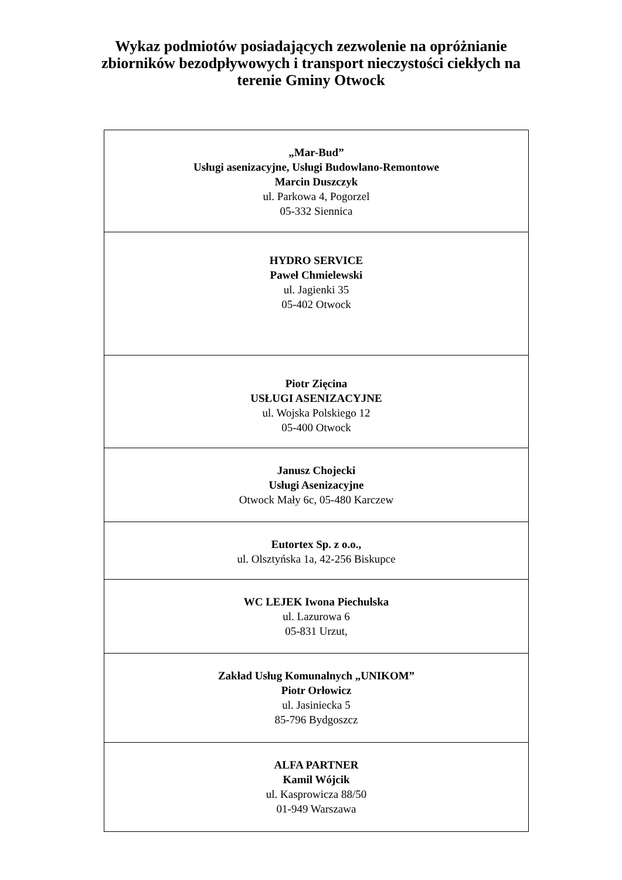Wykaz podmiotów posiadających zezwolenie na opróżnianie
zbiorników bezodpływowych i transport nieczystości ciekłych na
terenie Gminy Otwock
| „Mar-Bud” Usługi asenizacyjne, Usługi Budowlano-Remontowe Marcin Duszczyk ul. Parkowa 4, Pogorzel 05-332 Siennica |
| HYDRO SERVICE Paweł Chmielewski ul. Jagienki 35 05-402 Otwock |
| Piotr Zięcina USŁUGI ASENIZACYJNE ul. Wojska Polskiego 12 05-400 Otwock |
| Janusz Chojecki Usługi Asenizacyjne Otwock Mały 6c, 05-480 Karczew |
| Eutortex Sp. z o.o., ul. Olsztyńska 1a, 42-256 Biskupce |
| WC LEJEK Iwona Piechulska ul. Lazurowa 6 05-831 Urzut, |
| Zakład Usług Komunalnych „UNIKOM” Piotr Orłowicz ul. Jasiniecka 5 85-796 Bydgoszcz |
| ALFA PARTNER Kamil Wójcik ul. Kasprowicza 88/50 01-949 Warszawa |